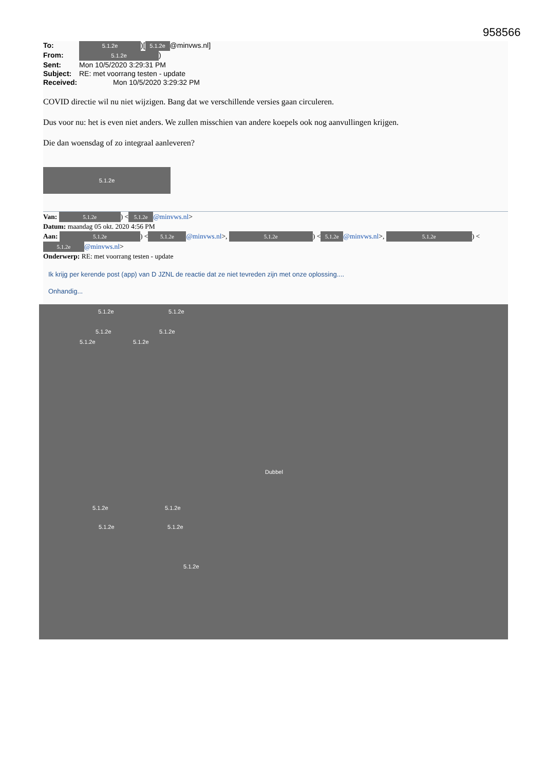958566
To: 5.1.2e)[5.1.2e @minvws.nl]
From: 5.1.2e)
Sent: Mon 10/5/2020 3:29:31 PM
Subject: RE: met voorrang testen - update
Received: Mon 10/5/2020 3:29:32 PM
COVID directie wil nu niet wijzigen. Bang dat we verschillende versies gaan circuleren.
Dus voor nu: het is even niet anders. We zullen misschien van andere koepels ook nog aanvullingen krijgen.
Die dan woensdag of zo integraal aanleveren?
5.1.2e
Van: 5.1.2e) < 5.1.2e @minvws.nl>
Datum: maandag 05 okt. 2020 4:56 PM
Aan: 5.1.2e) < 5.1.2e @minvws.nl>, 5.1.2e) < 5.1.2e @minvws.nl>, 5.1.2e) < 5.1.2e @minvws.nl>
Onderwerp: RE: met voorrang testen - update
Ik krijg per kerende post (app) van D JZNL de reactie dat ze niet tevreden zijn met onze oplossing....
Onhandig...
5.1.2e 5.1.2e
5.1.2e 5.1.2e
5.1.2e 5.1.2e
Dubbel
5.1.2e 5.1.2e
5.1.2e 5.1.2e
5.1.2e